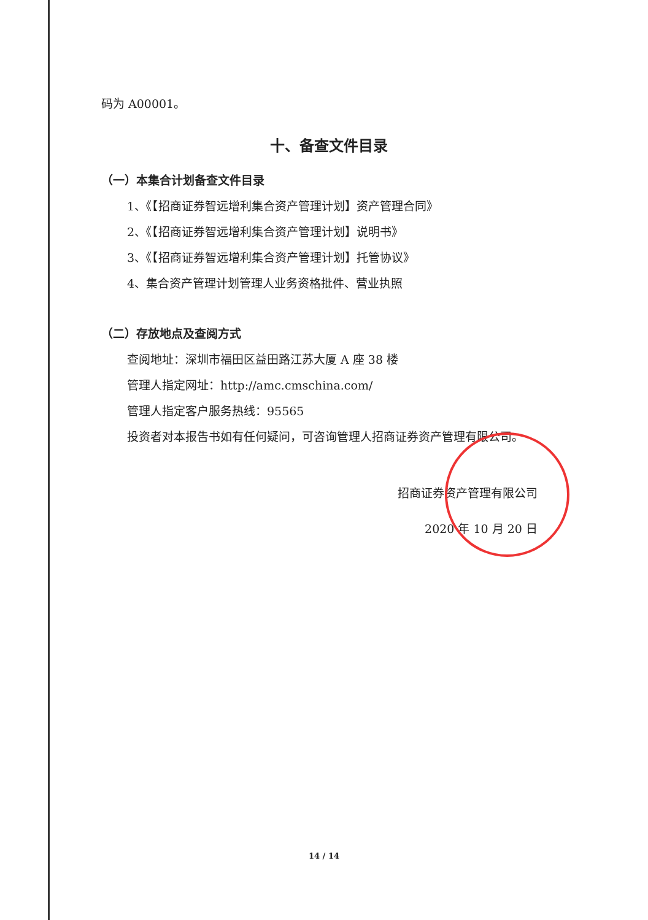码为 A00001。
十、备查文件目录
（一）本集合计划备查文件目录
1、《【招商证券智远增利集合资产管理计划】资产管理合同》
2、《【招商证券智远增利集合资产管理计划】说明书》
3、《【招商证券智远增利集合资产管理计划】托管协议》
4、集合资产管理计划管理人业务资格批件、营业执照
（二）存放地点及查阅方式
查阅地址：深圳市福田区益田路江苏大厦 A 座 38 楼
管理人指定网址：http://amc.cmschina.com/
管理人指定客户服务热线：95565
投资者对本报告书如有任何疑问，可咨询管理人招商证券资产管理有限公司。
招商证券资产管理有限公司
2020 年 10 月 20 日
14 / 14